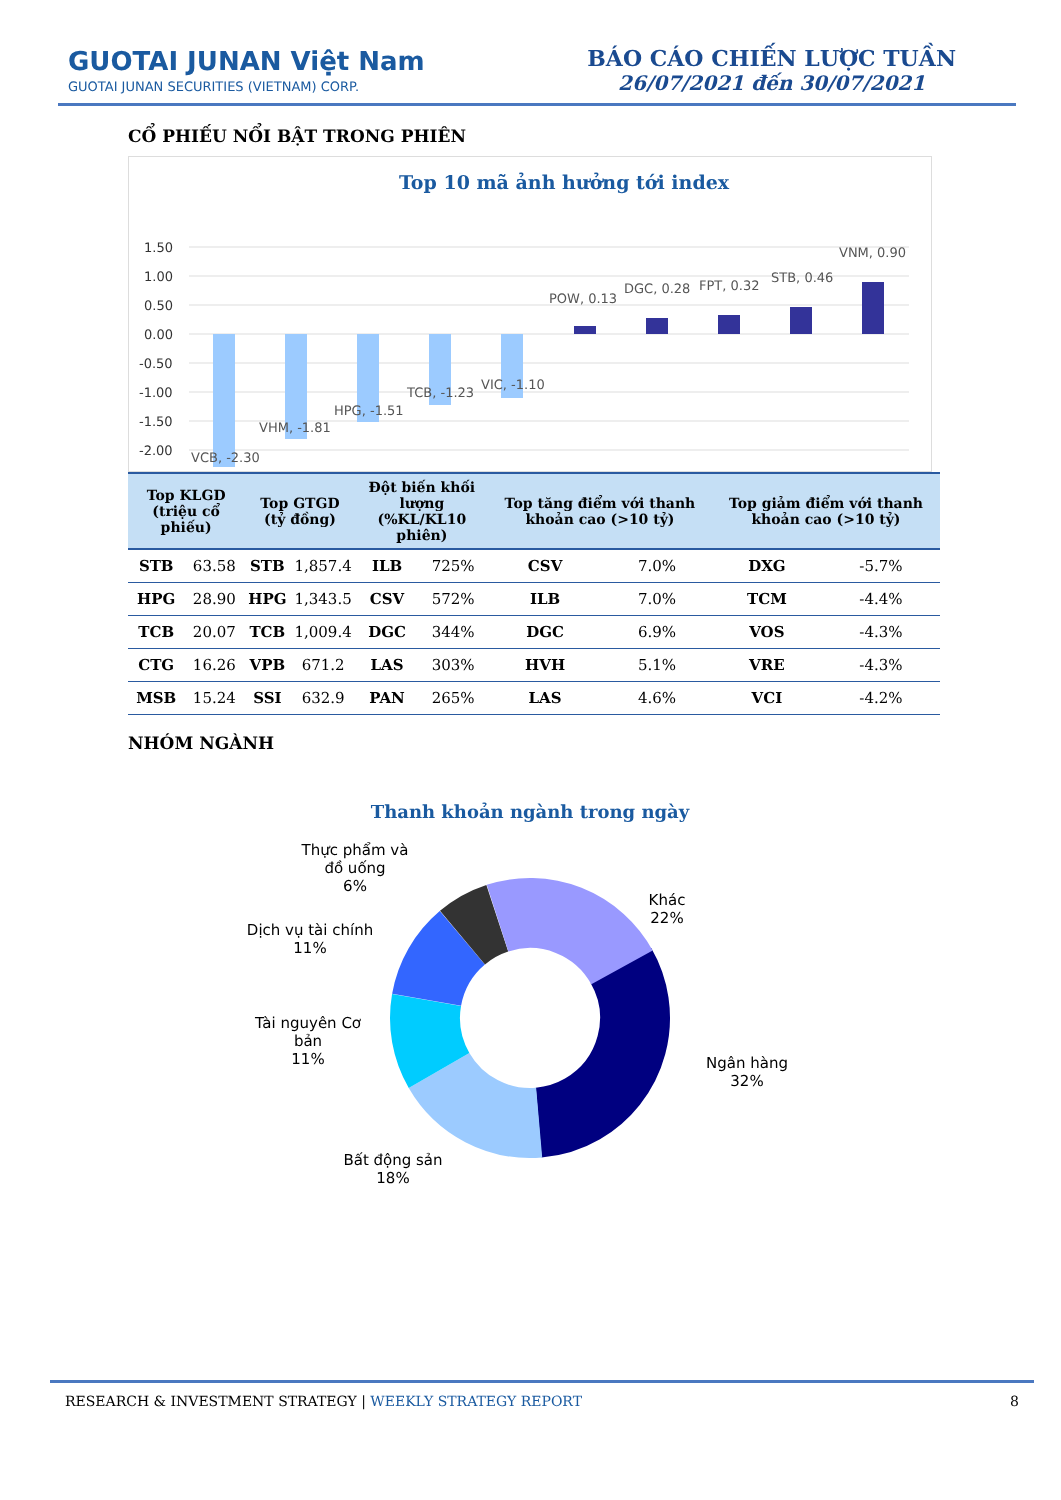GUOTAI JUNAN Việt Nam
GUOTAI JUNAN SECURITIES (VIETNAM) CORP.
BÁO CÁO CHIẾN LƯỢC TUẦN
26/07/2021 đến 30/07/2021
CỔ PHIẾU NỔI BẬT TRONG PHIÊN
Top 10 mã ảnh hưởng tới index
1.50
1.00
0.50
0.00
-0.50
-1.00
-1.50
-2.00
VCB, -2.30
VHM, -1.81
HPG, -1.51
TCB, -1.23
VIC, -1.10
POW, 0.13
DGC, 0.28
FPT, 0.32
STB, 0.46
VNM, 0.90
| Top KLGD (triệu cổ phiếu) | | Top GTGD (tỷ đồng) | | Đột biến khối lượng (%KL/KL10 phiên) | | Top tăng điểm với thanh khoản cao (>10 tỷ) | | Top giảm điểm với thanh khoản cao (>10 tỷ) | |
| --- | --- | --- | --- | --- | --- | --- | --- | --- | --- |
| STB | 63.58 | STB | 1,857.4 | ILB | 725% | CSV | 7.0% | DXG | -5.7% |
| HPG | 28.90 | HPG | 1,343.5 | CSV | 572% | ILB | 7.0% | TCM | -4.4% |
| TCB | 20.07 | TCB | 1,009.4 | DGC | 344% | DGC | 6.9% | VOS | -4.3% |
| CTG | 16.26 | VPB | 671.2 | LAS | 303% | HVH | 5.1% | VRE | -4.3% |
| MSB | 15.24 | SSI | 632.9 | PAN | 265% | LAS | 4.6% | VCI | -4.2% |
NHÓM NGÀNH
Thanh khoản ngành trong ngày
Thực phẩm và
đồ uống
6%
Dịch vụ tài chính
11%
Tài nguyên Cơ
bản
11%
Bất động sản
18%
Khác
22%
Ngân hàng
32%
RESEARCH & INVESTMENT STRATEGY | WEEKLY STRATEGY REPORT 8